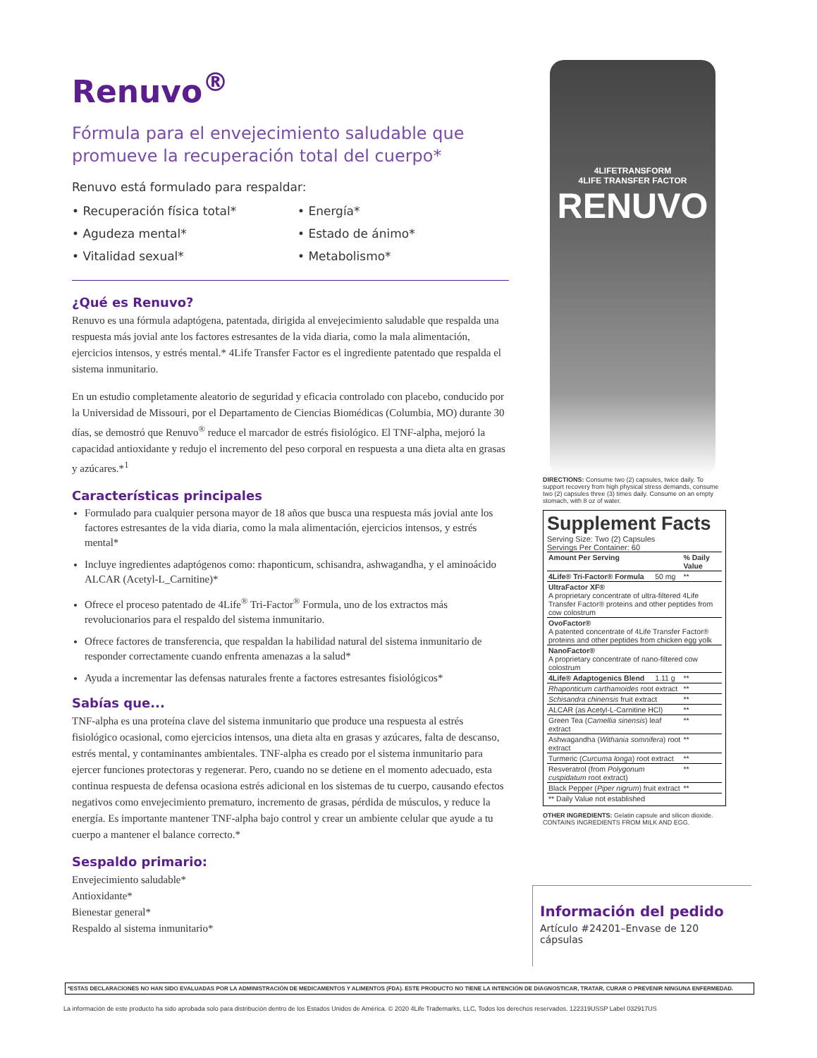Renuvo<sup>®</sup>
Fórmula para el envejecimiento saludable que promueve la recuperación total del cuerpo*
Renuvo está formulado para respaldar:
• Recuperación física total* • Energía* • Agudeza mental* • Estado de ánimo* • Vitalidad sexual* • Metabolismo*
¿Qué es Renuvo?
Renuvo es una fórmula adaptógena, patentada, dirigida al envejecimiento saludable que respalda una respuesta más jovial ante los factores estresantes de la vida diaria, como la mala alimentación, ejercicios intensos, y estrés mental.* 4Life Transfer Factor es el ingrediente patentado que respalda el sistema inmunitario.
En un estudio completamente aleatorio de seguridad y eficacia controlado con placebo, conducido por la Universidad de Missouri, por el Departamento de Ciencias Biomédicas (Columbia, MO) durante 30 días, se demostró que Renuvo<sup>®</sup> reduce el marcador de estrés fisiológico. El TNF-alpha, mejoró la capacidad antioxidante y redujo el incremento del peso corporal en respuesta a una dieta alta en grasas y azúcares.*<sup>1</sup>
Características principales
Formulado para cualquier persona mayor de 18 años que busca una respuesta más jovial ante los factores estresantes de la vida diaria, como la mala alimentación, ejercicios intensos, y estrés mental*
Incluye ingredientes adaptógenos como: rhaponticum, schisandra, ashwagandha, y el aminoácido ALCAR (Acetyl-L_Carnitine)*
Ofrece el proceso patentado de 4Life<sup>®</sup> Tri-Factor<sup>®</sup> Formula, uno de los extractos más revolucionarios para el respaldo del sistema inmunitario.
Ofrece factores de transferencia, que respaldan la habilidad natural del sistema inmunitario de responder correctamente cuando enfrenta amenazas a la salud*
Ayuda a incrementar las defensas naturales frente a factores estresantes fisiológicos*
Sabías que...
TNF-alpha es una proteína clave del sistema inmunitario que produce una respuesta al estrés fisiológico ocasional, como ejercicios intensos, una dieta alta en grasas y azúcares, falta de descanso, estrés mental, y contaminantes ambientales. TNF-alpha es creado por el sistema inmunitario para ejercer funciones protectoras y regenerar. Pero, cuando no se detiene en el momento adecuado, esta continua respuesta de defensa ocasiona estrés adicional en los sistemas de tu cuerpo, causando efectos negativos como envejecimiento prematuro, incremento de grasas, pérdida de músculos, y reduce la energía. Es importante mantener TNF-alpha bajo control y crear un ambiente celular que ayude a tu cuerpo a mantener el balance correcto.*
Sespaldo primario:
Envejecimiento saludable*
Antioxidante*
Bienestar general*
Respaldo al sistema inmunitario*
4LIFETRANSFORM
4LIFE TRANSFER FACTOR
RENUVO
DIRECTIONS: Consume two (2) capsules, twice daily. To support recovery from high physical stress demands, consume two (2) capsules three (3) times daily. Consume on an empty stomach, with 8 oz of water.
Supplement Facts
Serving Size: Two (2) Capsules
Servings Per Container: 60
| Amount Per Serving | | % Daily Value |
| --- | --- | --- |
| 4Life® Tri-Factor® Formula | 50 mg | ** |
| UltraFactor XF® A proprietary concentrate of ultra-filtered 4Life Transfer Factor® proteins and other peptides from cow colostrum | | |
| OvoFactor® A patented concentrate of 4Life Transfer Factor® proteins and other peptides from chicken egg yolk | | |
| NanoFactor® A proprietary concentrate of nano-filtered cow colostrum | | |
| 4Life® Adaptogenics Blend | 1.11 g | ** |
| Rhaponticum carthamoides root extract | | ** |
| Schisandra chinensis fruit extract | | ** |
| ALCAR (as Acetyl-L-Carnitine HCl) | | ** |
| Green Tea ( Camellia sinensis ) leaf extract | | ** |
| Ashwagandha ( Withania somnifera ) root extract | | ** |
| Turmeric ( Curcuma longa ) root extract | | ** |
| Resveratrol (from Polygonum cuspidatum root extract) | | ** |
| Black Pepper ( Piper nigrum ) fruit extract | | ** |
| ** Daily Value not established | | |
OTHER INGREDIENTS: Gelatin capsule and silicon dioxide.
CONTAINS INGREDIENTS FROM MILK AND EGG.
Información del pedido
Artículo #24201–Envase de 120 cápsulas
*ESTAS DECLARACIONES NO HAN SIDO EVALUADAS POR LA ADMINISTRACIÓN DE MEDICAMENTOS Y ALIMENTOS (FDA). ESTE PRODUCTO NO TIENE LA INTENCIÓN DE DIAGNOSTICAR, TRATAR, CURAR O PREVENIR NINGUNA ENFERMEDAD.
La información de este producto ha sido aprobada solo para distribución dentro de los Estados Unidos de América. © 2020 4Life Trademarks, LLC, Todos los derechos reservados. 122319USSP Label 032917US